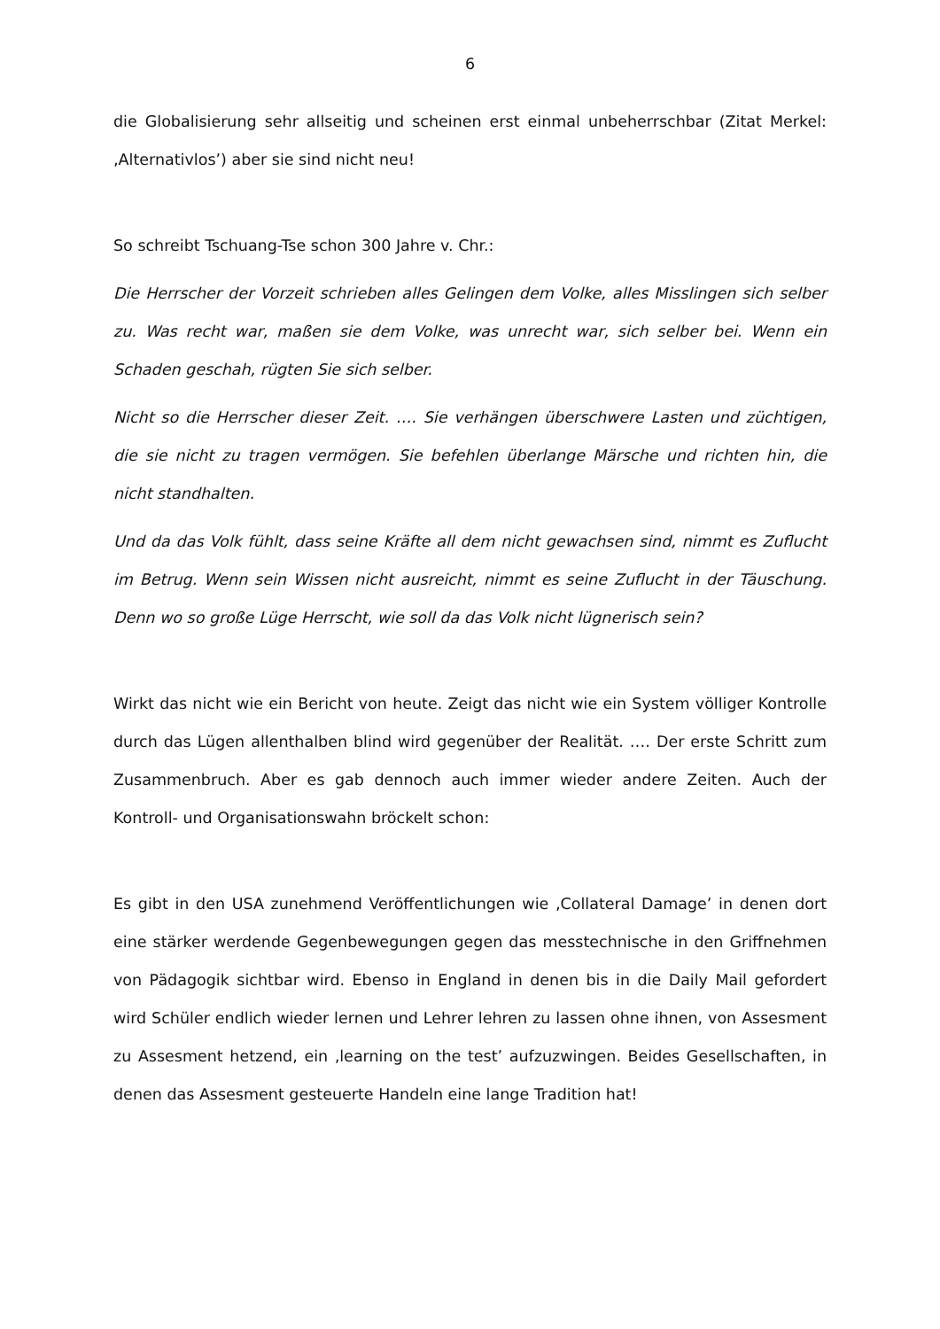6
die Globalisierung sehr allseitig und scheinen erst einmal unbeherrschbar (Zitat Merkel: ‚Alternativlos’) aber sie sind nicht neu!
So schreibt Tschuang-Tse schon 300 Jahre v. Chr.:
Die Herrscher der Vorzeit schrieben alles Gelingen dem Volke, alles Misslingen sich selber zu. Was recht war, maßen sie dem Volke, was unrecht war, sich selber bei. Wenn ein Schaden geschah, rügten Sie sich selber.
Nicht so die Herrscher dieser Zeit. …. Sie verhängen überschwere Lasten und züchtigen, die sie nicht zu tragen vermögen. Sie befehlen überlange Märsche und richten hin, die nicht standhalten.
Und da das Volk fühlt, dass seine Kräfte all dem nicht gewachsen sind, nimmt es Zuflucht im Betrug. Wenn sein Wissen nicht ausreicht, nimmt es seine Zuflucht in der Täuschung. Denn wo so große Lüge Herrscht, wie soll da das Volk nicht lügnerisch sein?
Wirkt das nicht wie ein Bericht von heute. Zeigt das nicht wie ein System völliger Kontrolle durch das Lügen allenthalben blind wird gegenüber der Realität. …. Der erste Schritt zum Zusammenbruch. Aber es gab dennoch auch immer wieder andere Zeiten. Auch der Kontroll- und Organisationswahn bröckelt schon:
Es gibt in den USA zunehmend Veröffentlichungen wie ‚Collateral Damage’ in denen dort eine stärker werdende Gegenbewegungen gegen das messtechnische in den Griffnehmen von Pädagogik sichtbar wird. Ebenso in England in denen bis in die Daily Mail gefordert wird Schüler endlich wieder lernen und Lehrer lehren zu lassen ohne ihnen, von Assesment zu Assesment hetzend, ein ‚learning on the test’ aufzuzwingen. Beides Gesellschaften, in denen das Assesment gesteuerte Handeln eine lange Tradition hat!